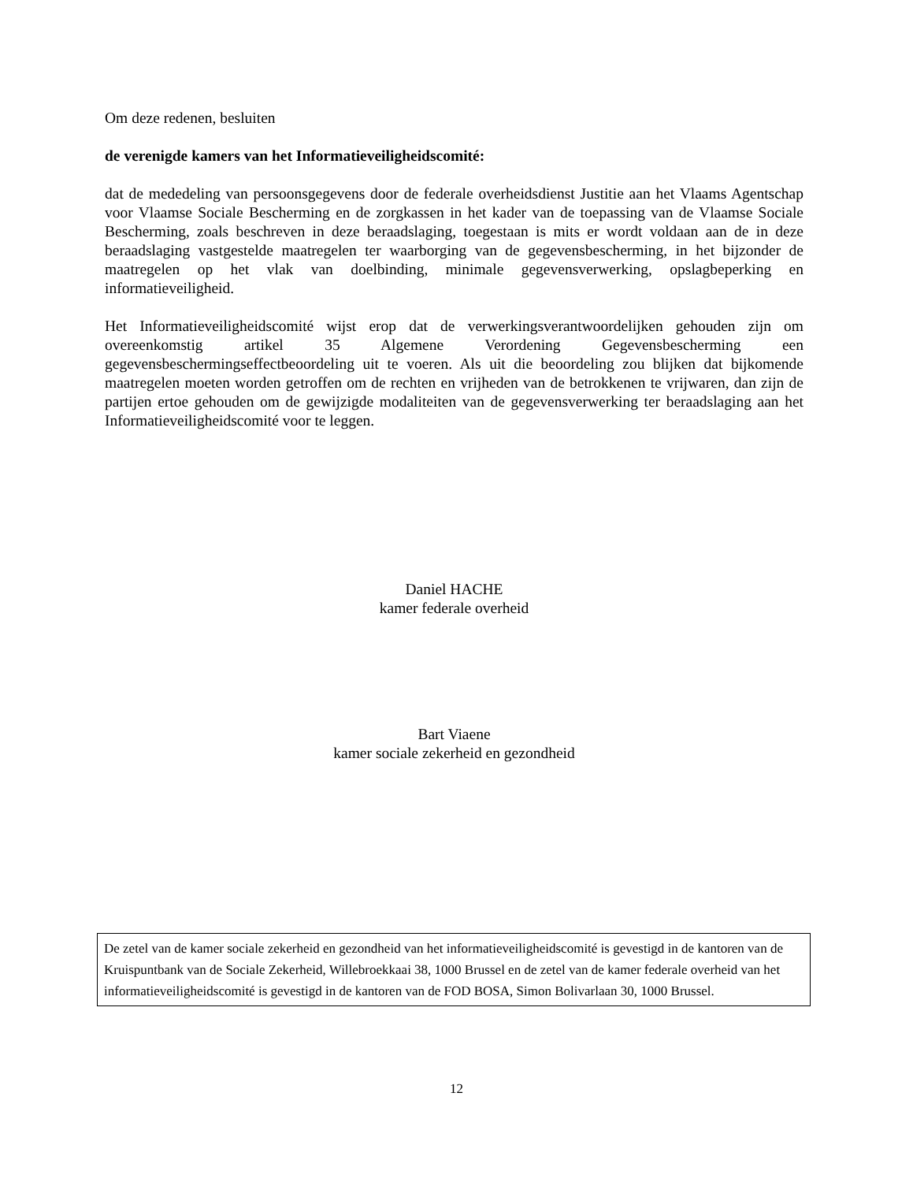Om deze redenen, besluiten
de verenigde kamers van het Informatieveiligheidscomité:
dat de mededeling van persoonsgegevens door de federale overheidsdienst Justitie aan het Vlaams Agentschap voor Vlaamse Sociale Bescherming en de zorgkassen in het kader van de toepassing van de Vlaamse Sociale Bescherming, zoals beschreven in deze beraadslaging, toegestaan is mits er wordt voldaan aan de in deze beraadslaging vastgestelde maatregelen ter waarborging van de gegevensbescherming, in het bijzonder de maatregelen op het vlak van doelbinding, minimale gegevensverwerking, opslagbeperking en informatieveiligheid.
Het Informatieveiligheidscomité wijst erop dat de verwerkingsverantwoordelijken gehouden zijn om overeenkomstig artikel 35 Algemene Verordening Gegevensbescherming een gegevensbeschermingseffectbeoordeling uit te voeren. Als uit die beoordeling zou blijken dat bijkomende maatregelen moeten worden getroffen om de rechten en vrijheden van de betrokkenen te vrijwaren, dan zijn de partijen ertoe gehouden om de gewijzigde modaliteiten van de gegevensverwerking ter beraadslaging aan het Informatieveiligheidscomité voor te leggen.
Daniel HACHE
kamer federale overheid
Bart Viaene
kamer sociale zekerheid en gezondheid
De zetel van de kamer sociale zekerheid en gezondheid van het informatieveiligheidscomité is gevestigd in de kantoren van de Kruispuntbank van de Sociale Zekerheid, Willebroekkaai 38, 1000 Brussel en de zetel van de kamer federale overheid van het informatieveiligheidscomité is gevestigd in de kantoren van de FOD BOSA, Simon Bolivarlaan 30, 1000 Brussel.
12